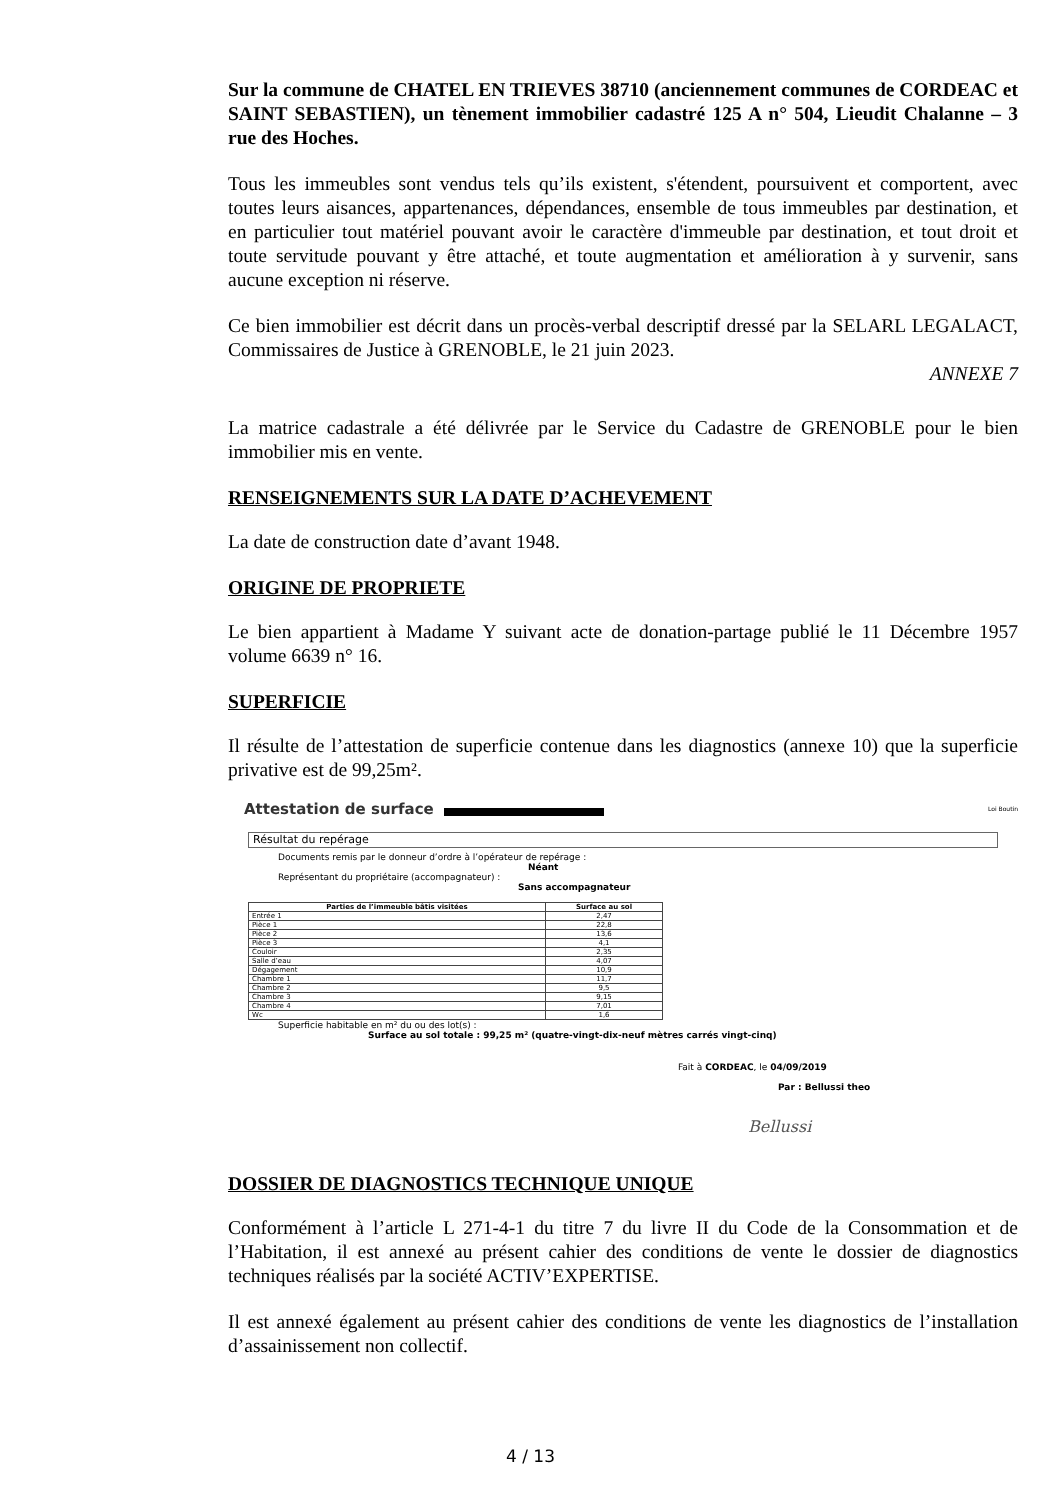Sur la commune de CHATEL EN TRIEVES 38710 (anciennement communes de CORDEAC et SAINT SEBASTIEN), un tènement immobilier cadastré 125 A n° 504, Lieudit Chalanne – 3 rue des Hoches.
Tous les immeubles sont vendus tels qu’ils existent, s'étendent, poursuivent et comportent, avec toutes leurs aisances, appartenances, dépendances, ensemble de tous immeubles par destination, et en particulier tout matériel pouvant avoir le caractère d'immeuble par destination, et tout droit et toute servitude pouvant y être attaché, et toute augmentation et amélioration à y survenir, sans aucune exception ni réserve.
Ce bien immobilier est décrit dans un procès-verbal descriptif dressé par la SELARL LEGALACT, Commissaires de Justice à GRENOBLE, le 21 juin 2023.
ANNEXE 7
La matrice cadastrale a été délivrée par le Service du Cadastre de GRENOBLE pour le bien immobilier mis en vente.
RENSEIGNEMENTS SUR LA DATE D’ACHEVEMENT
La date de construction date d’avant 1948.
ORIGINE DE PROPRIETE
Le bien appartient à Madame Y suivant acte de donation-partage publié le 11 Décembre 1957 volume 6639 n° 16.
SUPERFICIE
Il résulte de l’attestation de superficie contenue dans les diagnostics (annexe 10) que la superficie privative est de 99,25m².
Attestation de surface Loi Boutin
Résultat du repérage
Documents remis par le donneur d’ordre à l’opérateur de repérage :
Néant
Représentant du propriétaire (accompagnateur) :
Sans accompagnateur
| Parties de l’immeuble bâtis visitées | Surface au sol |
| --- | --- |
| Entrée 1 | 2,47 |
| Pièce 1 | 22,8 |
| Pièce 2 | 13,6 |
| Pièce 3 | 4,1 |
| Couloir | 2,35 |
| Salle d’eau | 4,07 |
| Dégagement | 10,9 |
| Chambre 1 | 11,7 |
| Chambre 2 | 9,5 |
| Chambre 3 | 9,15 |
| Chambre 4 | 7,01 |
| Wc | 1,6 |
Superficie habitable en m² du ou des lot(s) :
Surface au sol totale : 99,25 m² (quatre-vingt-dix-neuf mètres carrés vingt-cinq)
Fait à CORDEAC, le 04/09/2019
Par : Bellussi theo
Bellussi
DOSSIER DE DIAGNOSTICS TECHNIQUE UNIQUE
Conformément à l’article L 271-4-1 du titre 7 du livre II du Code de la Consommation et de l’Habitation, il est annexé au présent cahier des conditions de vente le dossier de diagnostics techniques réalisés par la société ACTIV’EXPERTISE.
Il est annexé également au présent cahier des conditions de vente les diagnostics de l’installation d’assainissement non collectif.
4 / 13